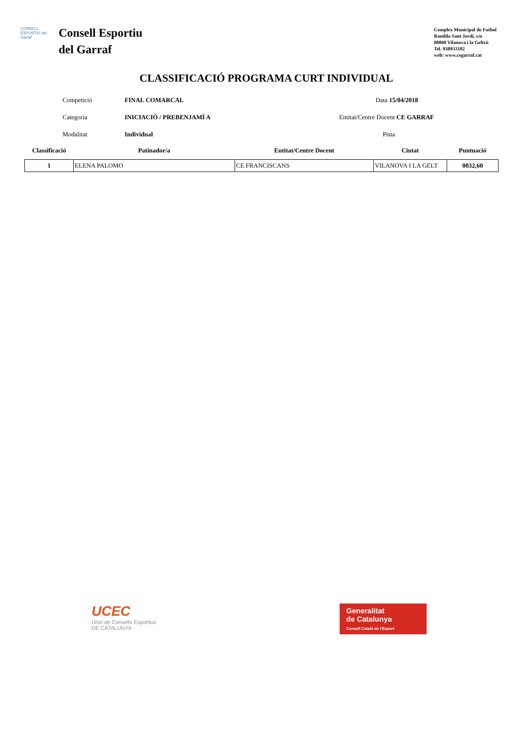CONSELL ESPORTIU del Garraf
Consell Esportiu
del Garraf
Complex Municipal de Futbol
Rambla Sant Jordi, s/n
08800 Vilanova i la Geltrú
Tel. 938933102
web: www.cegarraf.cat
CLASSIFICACIÓ PROGRAMA CURT INDIVIDUAL
Competició FINAL COMARCAL Data 15/04/2018
Categoria INICIACIÓ / PREBENJAMÍ A Entitat/Centre Docent CE GARRAF
Modalitat Individual Pista
| Classificació | Patinador/a | Entitat/Centre Docent | Ciutat | Puntuació |
| --- | --- | --- | --- | --- |
| 1 | ELENA PALOMO | CE FRANCISCANS | VILANOVA I LA GELT | 0032,60 |
UCEC
Unió de Consells Esportius
DE CATALUNYA
Generalitat
de Catalunya
Consell Català de l'Esport